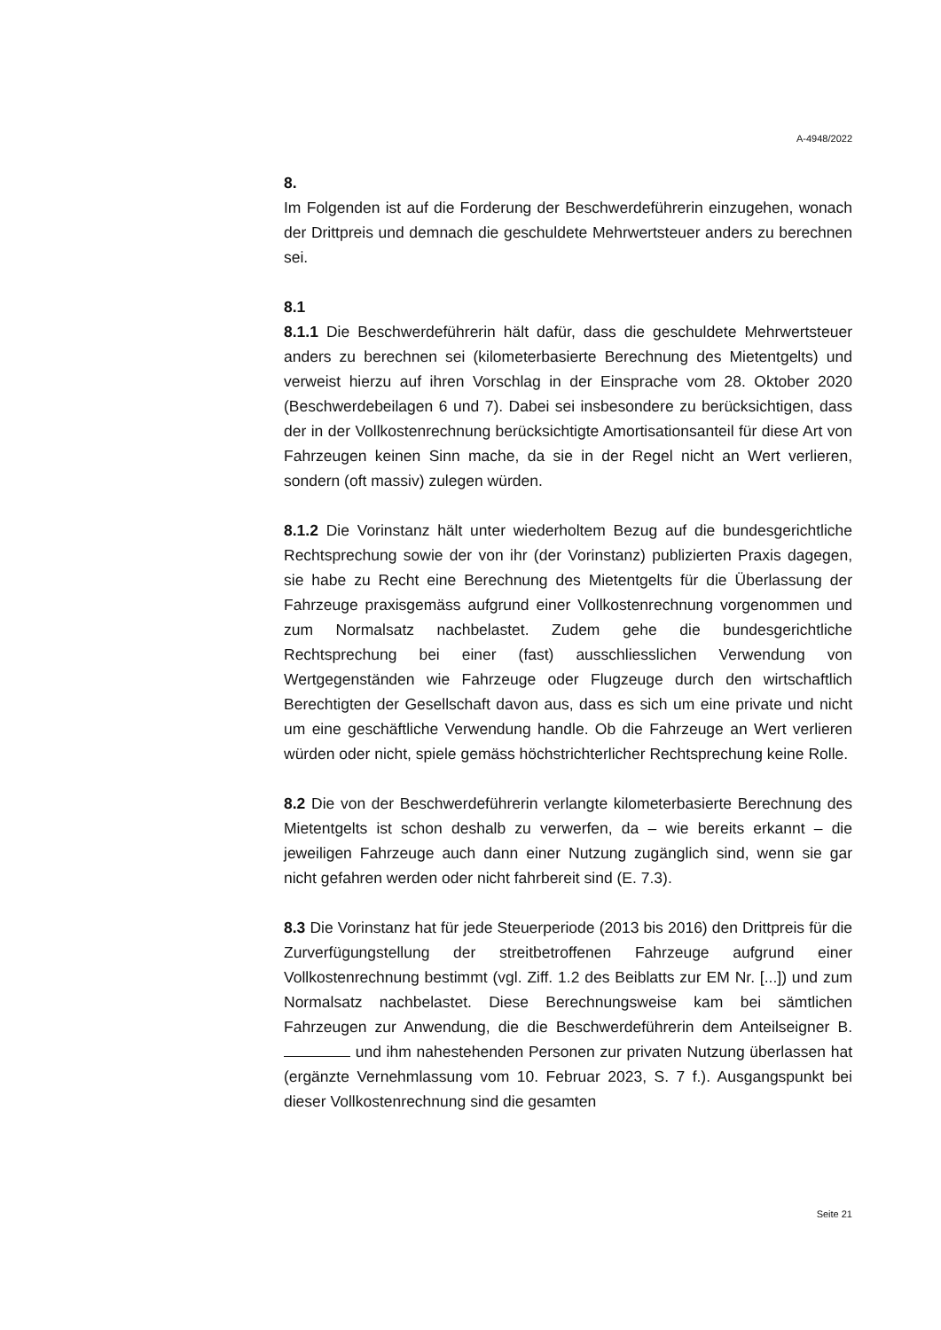A-4948/2022
8.
Im Folgenden ist auf die Forderung der Beschwerdeführerin einzugehen, wonach der Drittpreis und demnach die geschuldete Mehrwertsteuer anders zu berechnen sei.
8.1
8.1.1 Die Beschwerdeführerin hält dafür, dass die geschuldete Mehrwertsteuer anders zu berechnen sei (kilometerbasierte Berechnung des Mietentgelts) und verweist hierzu auf ihren Vorschlag in der Einsprache vom 28. Oktober 2020 (Beschwerdebeilagen 6 und 7). Dabei sei insbesondere zu berücksichtigen, dass der in der Vollkostenrechnung berücksichtigte Amortisationsanteil für diese Art von Fahrzeugen keinen Sinn mache, da sie in der Regel nicht an Wert verlieren, sondern (oft massiv) zulegen würden.
8.1.2 Die Vorinstanz hält unter wiederholtem Bezug auf die bundesgerichtliche Rechtsprechung sowie der von ihr (der Vorinstanz) publizierten Praxis dagegen, sie habe zu Recht eine Berechnung des Mietentgelts für die Überlassung der Fahrzeuge praxisgemäss aufgrund einer Vollkostenrechnung vorgenommen und zum Normalsatz nachbelastet. Zudem gehe die bundesgerichtliche Rechtsprechung bei einer (fast) ausschliesslichen Verwendung von Wertgegenständen wie Fahrzeuge oder Flugzeuge durch den wirtschaftlich Berechtigten der Gesellschaft davon aus, dass es sich um eine private und nicht um eine geschäftliche Verwendung handle. Ob die Fahrzeuge an Wert verlieren würden oder nicht, spiele gemäss höchstrichterlicher Rechtsprechung keine Rolle.
8.2 Die von der Beschwerdeführerin verlangte kilometerbasierte Berechnung des Mietentgelts ist schon deshalb zu verwerfen, da – wie bereits erkannt – die jeweiligen Fahrzeuge auch dann einer Nutzung zugänglich sind, wenn sie gar nicht gefahren werden oder nicht fahrbereit sind (E. 7.3).
8.3 Die Vorinstanz hat für jede Steuerperiode (2013 bis 2016) den Drittpreis für die Zurverfügungstellung der streitbetroffenen Fahrzeuge aufgrund einer Vollkostenrechnung bestimmt (vgl. Ziff. 1.2 des Beiblatts zur EM Nr. [...]) und zum Normalsatz nachbelastet. Diese Berechnungsweise kam bei sämtlichen Fahrzeugen zur Anwendung, die die Beschwerdeführerin dem Anteilseigner B. und ihm nahestehenden Personen zur privaten Nutzung überlassen hat (ergänzte Vernehmlassung vom 10. Februar 2023, S. 7 f.). Ausgangspunkt bei dieser Vollkostenrechnung sind die gesamten
Seite 21